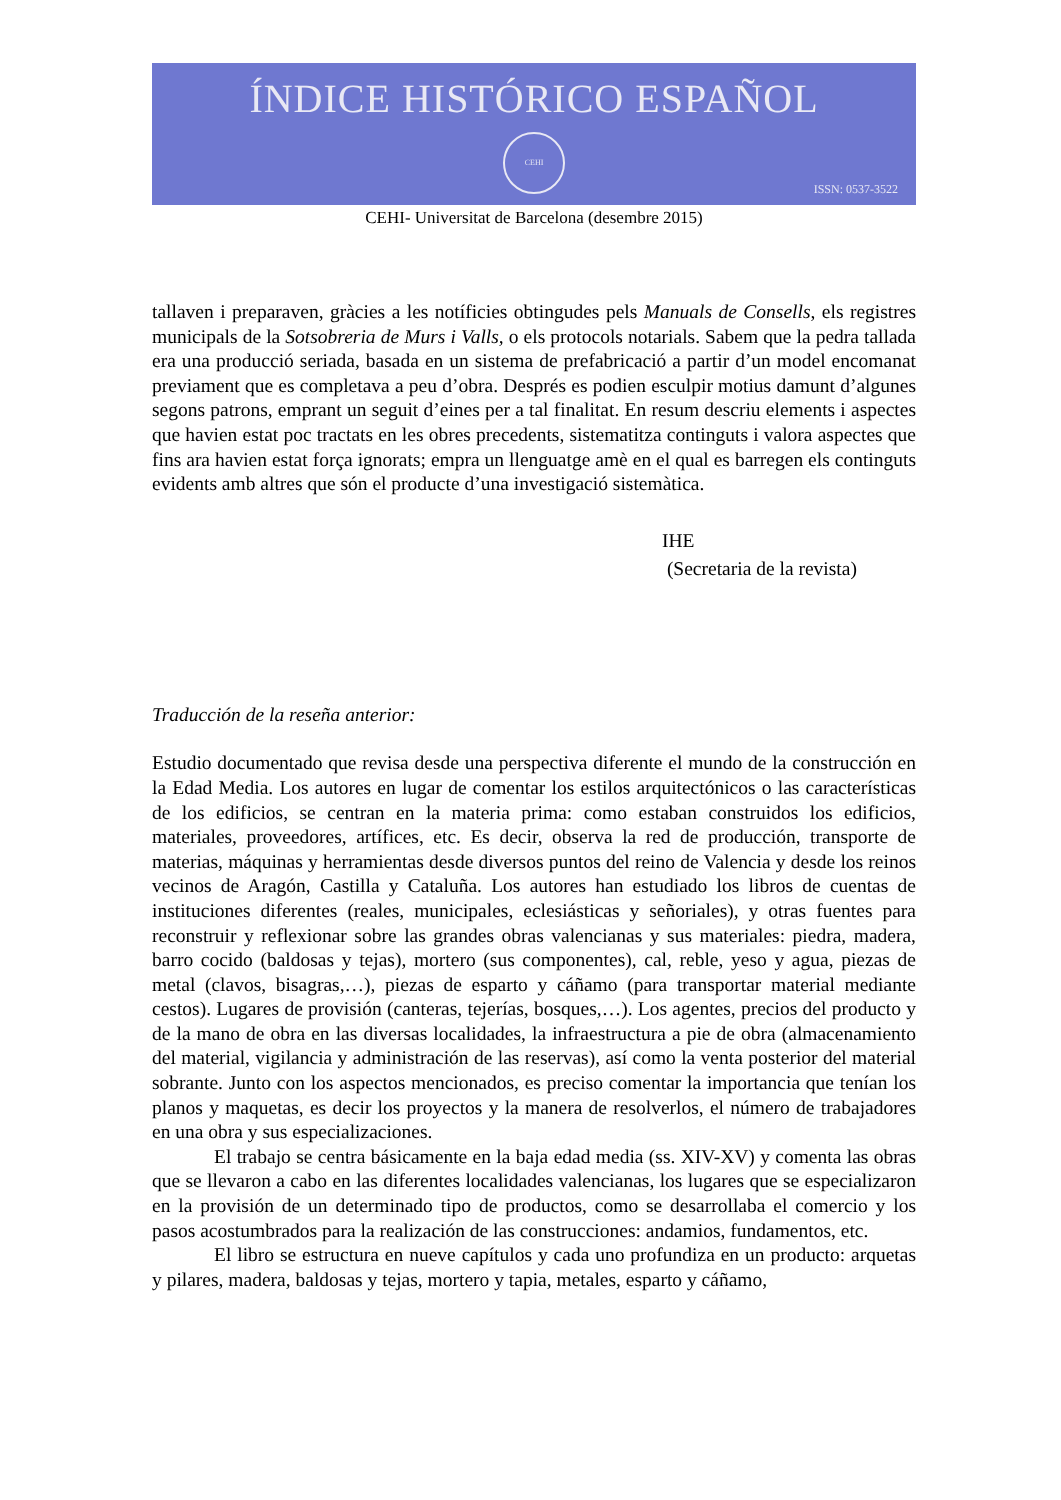ÍNDICE HISTÓRICO ESPAÑOL
CEHI
ISSN: 0537-3522
CEHI- Universitat de Barcelona (desembre 2015)
tallaven i preparaven, gràcies a les notíficies obtingudes pels Manuals de Consells, els registres municipals de la Sotsobreria de Murs i Valls, o els protocols notarials. Sabem que la pedra tallada era una producció seriada, basada en un sistema de prefabricació a partir d’un model encomanat previament que es completava a peu d’obra. Després es podien esculpir motius damunt d’algunes segons patrons, emprant un seguit d’eines per a tal finalitat. En resum descriu elements i aspectes que havien estat poc tractats en les obres precedents, sistematitza continguts i valora aspectes que fins ara havien estat força ignorats; empra un llenguatge amè en el qual es barregen els continguts evidents amb altres que són el producte d’una investigació sistemàtica.
IHE
(Secretaria de la revista)
Traducción de la reseña anterior:
Estudio documentado que revisa desde una perspectiva diferente el mundo de la construcción en la Edad Media. Los autores en lugar de comentar los estilos arquitectónicos o las características de los edificios, se centran en la materia prima: como estaban construidos los edificios, materiales, proveedores, artífices, etc. Es decir, observa la red de producción, transporte de materias, máquinas y herramientas desde diversos puntos del reino de Valencia y desde los reinos vecinos de Aragón, Castilla y Cataluña. Los autores han estudiado los libros de cuentas de instituciones diferentes (reales, municipales, eclesiásticas y señoriales), y otras fuentes para reconstruir y reflexionar sobre las grandes obras valencianas y sus materiales: piedra, madera, barro cocido (baldosas y tejas), mortero (sus componentes), cal, reble, yeso y agua, piezas de metal (clavos, bisagras,…), piezas de esparto y cáñamo (para transportar material mediante cestos). Lugares de provisión (canteras, tejerías, bosques,…). Los agentes, precios del producto y de la mano de obra en las diversas localidades, la infraestructura a pie de obra (almacenamiento del material, vigilancia y administración de las reservas), así como la venta posterior del material sobrante. Junto con los aspectos mencionados, es preciso comentar la importancia que tenían los planos y maquetas, es decir los proyectos y la manera de resolverlos, el número de trabajadores en una obra y sus especializaciones.
El trabajo se centra básicamente en la baja edad media (ss. XIV-XV) y comenta las obras que se llevaron a cabo en las diferentes localidades valencianas, los lugares que se especializaron en la provisión de un determinado tipo de productos, como se desarrollaba el comercio y los pasos acostumbrados para la realización de las construcciones: andamios, fundamentos, etc.
El libro se estructura en nueve capítulos y cada uno profundiza en un producto: arquetas y pilares, madera, baldosas y tejas, mortero y tapia, metales, esparto y cáñamo,